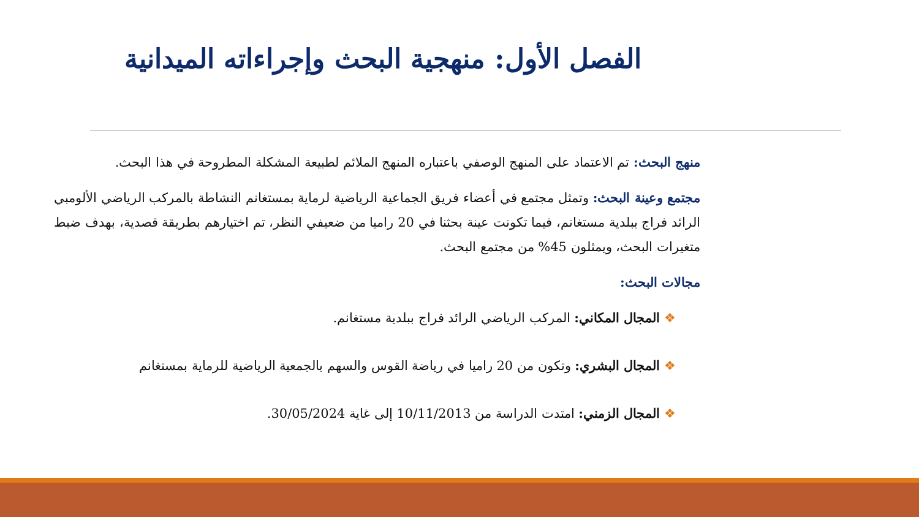الفصل الأول: منهجية البحث وإجراءاته الميدانية
منهج البحث: تم الاعتماد على المنهج الوصفي باعتباره المنهج الملائم لطبيعة المشكلة المطروحة في هذا البحث.
مجتمع وعينة البحث: وتمثل مجتمع في أعضاء فريق الجماعية الرياضية لرماية بمستغانم النشاطة بالمركب الرياضي الألومبي الرائد فراج ببلدية مستغانم، فيما تكونت عينة بحثنا في 20 راميا من ضعيفي النظر، تم اختيارهم بطريقة قصدية، بهدف ضبط متغيرات البحث، ويمثلون 45% من مجتمع البحث.
مجالات البحث:
❖ المجال المكاني: المركب الرياضي الرائد فراج ببلدية مستغانم.
❖ المجال البشري: وتكون من 20 راميا في رياضة القوس والسهم بالجمعية الرياضية للرماية بمستغانم
❖ المجال الزمني: امتدت الدراسة من 10/11/2013 إلى غاية 30/05/2024.